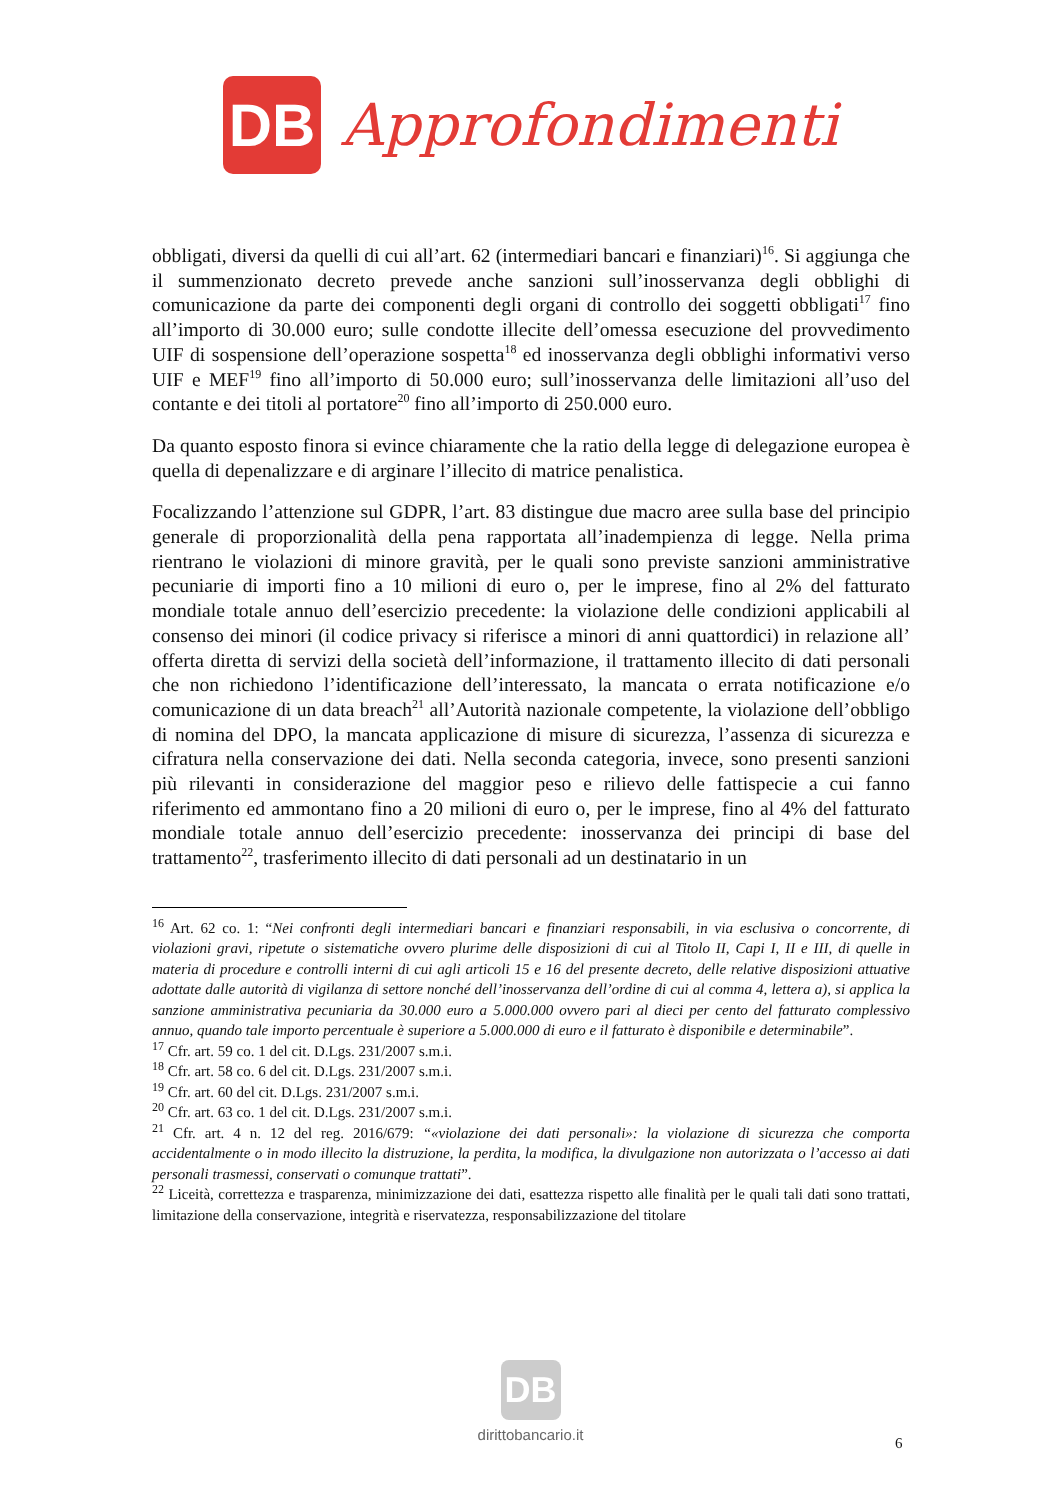DB
Approfondimenti
obbligati, diversi da quelli di cui all’art. 62 (intermediari bancari e finanziari)<sup>16</sup>. Si aggiunga che il summenzionato decreto prevede anche sanzioni sull’inosservanza degli obblighi di comunicazione da parte dei componenti degli organi di controllo dei soggetti obbligati<sup>17</sup> fino all’importo di 30.000 euro; sulle condotte illecite dell’omessa esecuzione del provvedimento UIF di sospensione dell’operazione sospetta<sup>18</sup> ed inosservanza degli obblighi informativi verso UIF e MEF<sup>19</sup> fino all’importo di 50.000 euro; sull’inosservanza delle limitazioni all’uso del contante e dei titoli al portatore<sup>20</sup> fino all’importo di 250.000 euro.
Da quanto esposto finora si evince chiaramente che la ratio della legge di delegazione europea è quella di depenalizzare e di arginare l’illecito di matrice penalistica.
Focalizzando l’attenzione sul GDPR, l’art. 83 distingue due macro aree sulla base del principio generale di proporzionalità della pena rapportata all’inadempienza di legge. Nella prima rientrano le violazioni di minore gravità, per le quali sono previste sanzioni amministrative pecuniarie di importi fino a 10 milioni di euro o, per le imprese, fino al 2% del fatturato mondiale totale annuo dell’esercizio precedente: la violazione delle condizioni applicabili al consenso dei minori (il codice privacy si riferisce a minori di anni quattordici) in relazione all’ offerta diretta di servizi della società dell’informazione, il trattamento illecito di dati personali che non richiedono l’identificazione dell’interessato, la mancata o errata notificazione e/o comunicazione di un data breach<sup>21</sup> all’Autorità nazionale competente, la violazione dell’obbligo di nomina del DPO, la mancata applicazione di misure di sicurezza, l’assenza di sicurezza e cifratura nella conservazione dei dati. Nella seconda categoria, invece, sono presenti sanzioni più rilevanti in considerazione del maggior peso e rilievo delle fattispecie a cui fanno riferimento ed ammontano fino a 20 milioni di euro o, per le imprese, fino al 4% del fatturato mondiale totale annuo dell’esercizio precedente: inosservanza dei principi di base del trattamento<sup>22</sup>, trasferimento illecito di dati personali ad un destinatario in un
<sup>16</sup> Art. 62 co. 1: “Nei confronti degli intermediari bancari e finanziari responsabili, in via esclusiva o concorrente, di violazioni gravi, ripetute o sistematiche ovvero plurime delle disposizioni di cui al Titolo II, Capi I, II e III, di quelle in materia di procedure e controlli interni di cui agli articoli 15 e 16 del presente decreto, delle relative disposizioni attuative adottate dalle autorità di vigilanza di settore nonché dell’inosservanza dell’ordine di cui al comma 4, lettera a), si applica la sanzione amministrativa pecuniaria da 30.000 euro a 5.000.000 ovvero pari al dieci per cento del fatturato complessivo annuo, quando tale importo percentuale è superiore a 5.000.000 di euro e il fatturato è disponibile e determinabile”.
<sup>17</sup> Cfr. art. 59 co. 1 del cit. D.Lgs. 231/2007 s.m.i.
<sup>18</sup> Cfr. art. 58 co. 6 del cit. D.Lgs. 231/2007 s.m.i.
<sup>19</sup> Cfr. art. 60 del cit. D.Lgs. 231/2007 s.m.i.
<sup>20</sup> Cfr. art. 63 co. 1 del cit. D.Lgs. 231/2007 s.m.i.
<sup>21</sup> Cfr. art. 4 n. 12 del reg. 2016/679: “«violazione dei dati personali»: la violazione di sicurezza che comporta accidentalmente o in modo illecito la distruzione, la perdita, la modifica, la divulgazione non autorizzata o l’accesso ai dati personali trasmessi, conservati o comunque trattati”.
<sup>22</sup> Liceità, correttezza e trasparenza, minimizzazione dei dati, esattezza rispetto alle finalità per le quali tali dati sono trattati, limitazione della conservazione, integrità e riservatezza, responsabilizzazione del titolare
DB
dirittobancario.it
6